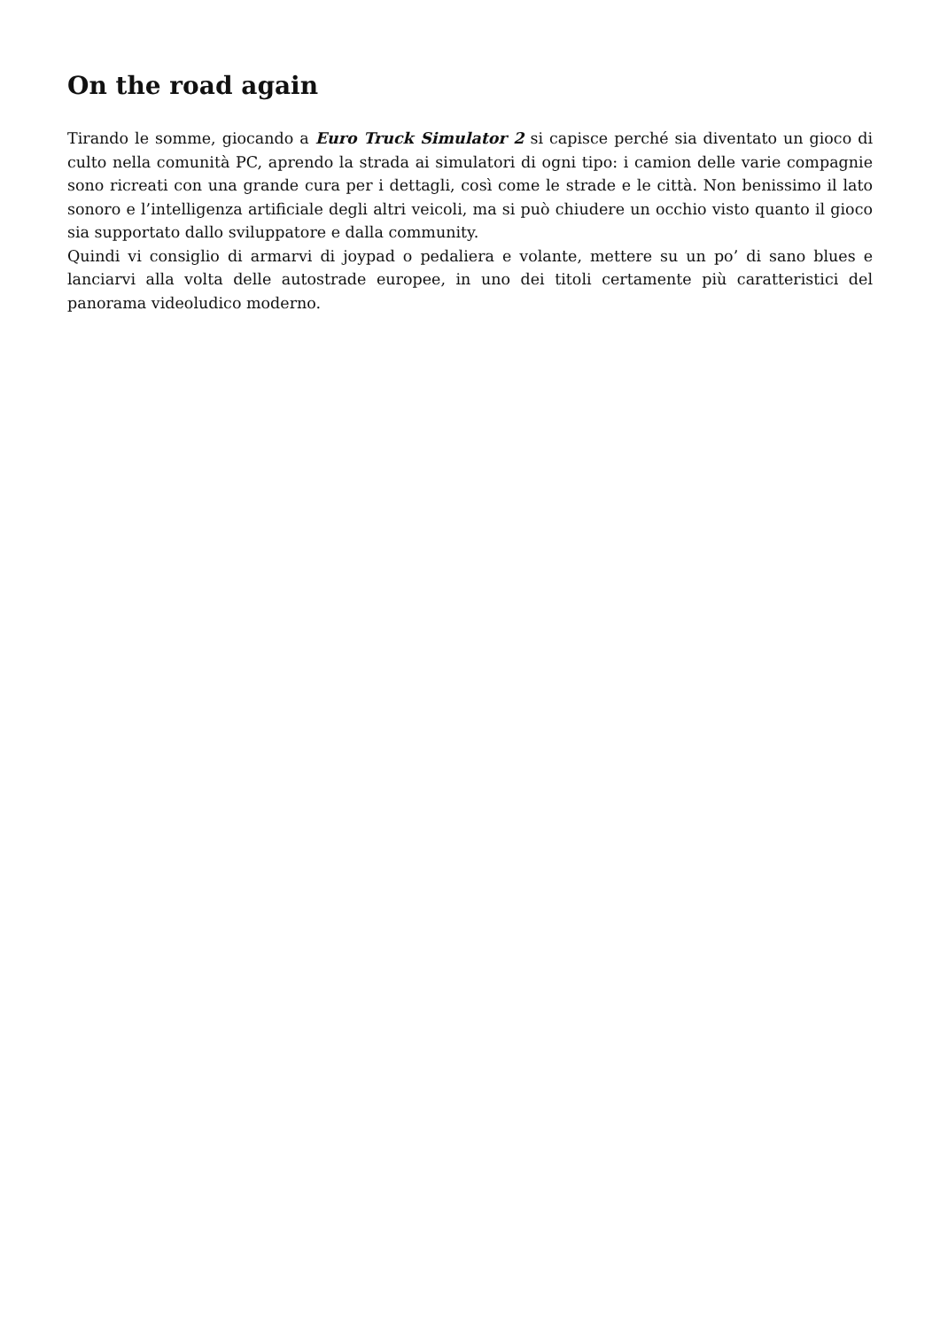On the road again
Tirando le somme, giocando a Euro Truck Simulator 2 si capisce perché sia diventato un gioco di culto nella comunità PC, aprendo la strada ai simulatori di ogni tipo: i camion delle varie compagnie sono ricreati con una grande cura per i dettagli, così come le strade e le città. Non benissimo il lato sonoro e l’intelligenza artificiale degli altri veicoli, ma si può chiudere un occhio visto quanto il gioco sia supportato dallo sviluppatore e dalla community.
Quindi vi consiglio di armarvi di joypad o pedaliera e volante, mettere su un po’ di sano blues e lanciarvi alla volta delle autostrade europee, in uno dei titoli certamente più caratteristici del panorama videoludico moderno.